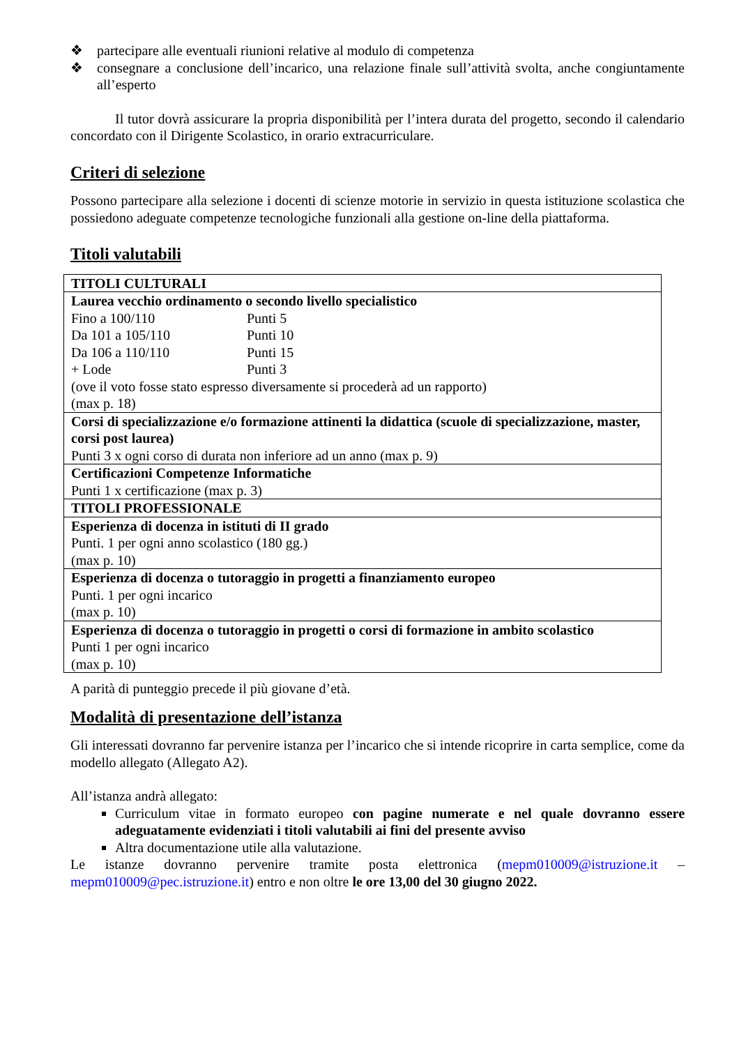❖ partecipare alle eventuali riunioni relative al modulo di competenza
❖ consegnare a conclusione dell’incarico, una relazione finale sull’attività svolta, anche congiuntamente all’esperto
Il tutor dovrà assicurare la propria disponibilità per l’intera durata del progetto, secondo il calendario concordato con il Dirigente Scolastico, in orario extracurriculare.
Criteri di selezione
Possono partecipare alla selezione i docenti di scienze motorie in servizio in questa istituzione scolastica che possiedono adeguate competenze tecnologiche funzionali alla gestione on-line della piattaforma.
Titoli valutabili
| TITOLI CULTURALI |
| Laurea vecchio ordinamento o secondo livello specialistico Fino a 100/110 Punti 5 Da 101 a 105/110 Punti 10 Da 106 a 110/110 Punti 15 + Lode Punti 3 (ove il voto fosse stato espresso diversamente si procederà ad un rapporto) (max p. 18) |
| Corsi di specializzazione e/o formazione attinenti la didattica (scuole di specializzazione, master, corsi post laurea) Punti 3 x ogni corso di durata non inferiore ad un anno (max p. 9) |
| Certificazioni Competenze Informatiche Punti 1 x certificazione (max p. 3) |
| TITOLI PROFESSIONALE |
| Esperienza di docenza in istituti di II grado Punti. 1 per ogni anno scolastico (180 gg.) (max p. 10) |
| Esperienza di docenza o tutoraggio in progetti a finanziamento europeo Punti. 1 per ogni incarico (max p. 10) |
| Esperienza di docenza o tutoraggio in progetti o corsi di formazione in ambito scolastico Punti 1 per ogni incarico (max p. 10) |
A parità di punteggio precede il più giovane d’età.
Modalità di presentazione dell’istanza
Gli interessati dovranno far pervenire istanza per l’incarico che si intende ricoprire in carta semplice, come da modello allegato (Allegato A2).
All’istanza andrà allegato:
Curriculum vitae in formato europeo con pagine numerate e nel quale dovranno essere adeguatamente evidenziati i titoli valutabili ai fini del presente avviso
Altra documentazione utile alla valutazione.
Le istanze dovranno pervenire tramite posta elettronica (mepm010009@istruzione.it – mepm010009@pec.istruzione.it) entro e non oltre le ore 13,00 del 30 giugno 2022.